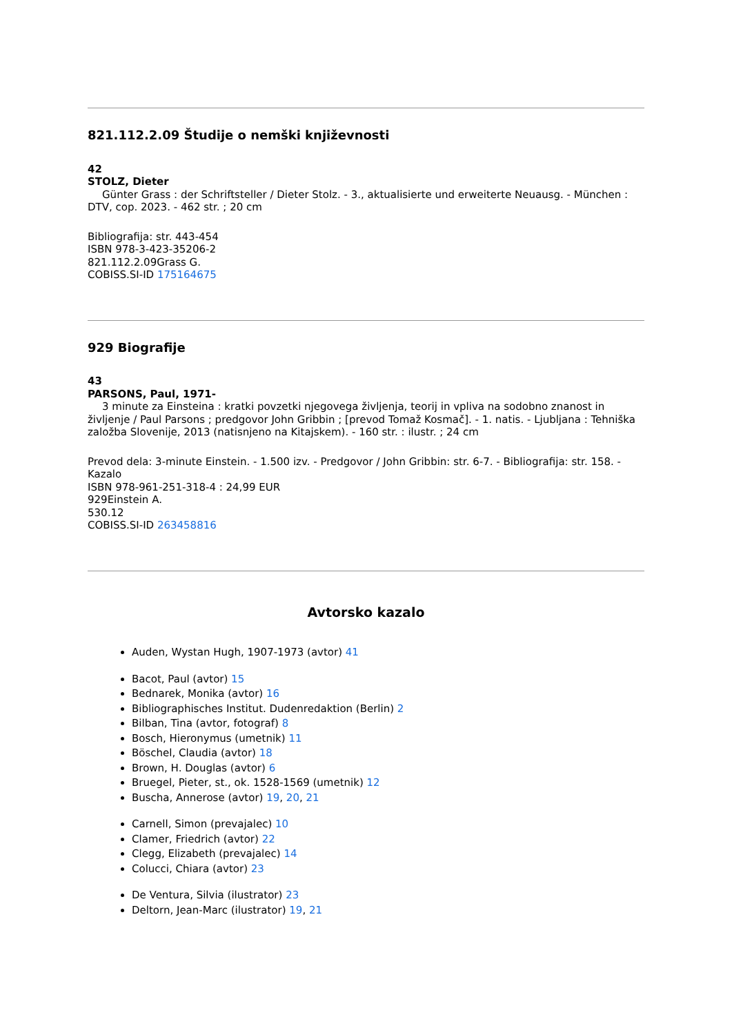821.112.2.09 Študije o nemški književnosti
42
STOLZ, Dieter
Günter Grass : der Schriftsteller / Dieter Stolz. - 3., aktualisierte und erweiterte Neuausg. - München : DTV, cop. 2023. - 462 str. ; 20 cm
Bibliografija: str. 443-454
ISBN 978-3-423-35206-2
821.112.2.09Grass G.
COBISS.SI-ID 175164675
929 Biografije
43
PARSONS, Paul, 1971-
3 minute za Einsteina : kratki povzetki njegovega življenja, teorij in vpliva na sodobno znanost in življenje / Paul Parsons ; predgovor John Gribbin ; [prevod Tomaž Kosmač]. - 1. natis. - Ljubljana : Tehniška založba Slovenije, 2013 (natisnjeno na Kitajskem). - 160 str. : ilustr. ; 24 cm
Prevod dela: 3-minute Einstein. - 1.500 izv. - Predgovor / John Gribbin: str. 6-7. - Bibliografija: str. 158. - Kazalo
ISBN 978-961-251-318-4 : 24,99 EUR
929Einstein A.
530.12
COBISS.SI-ID 263458816
Avtorsko kazalo
Auden, Wystan Hugh, 1907-1973 (avtor) 41
Bacot, Paul (avtor) 15
Bednarek, Monika (avtor) 16
Bibliographisches Institut. Dudenredaktion (Berlin) 2
Bilban, Tina (avtor, fotograf) 8
Bosch, Hieronymus (umetnik) 11
Böschel, Claudia (avtor) 18
Brown, H. Douglas (avtor) 6
Bruegel, Pieter, st., ok. 1528-1569 (umetnik) 12
Buscha, Annerose (avtor) 19, 20, 21
Carnell, Simon (prevajalec) 10
Clamer, Friedrich (avtor) 22
Clegg, Elizabeth (prevajalec) 14
Colucci, Chiara (avtor) 23
De Ventura, Silvia (ilustrator) 23
Deltorn, Jean-Marc (ilustrator) 19, 21